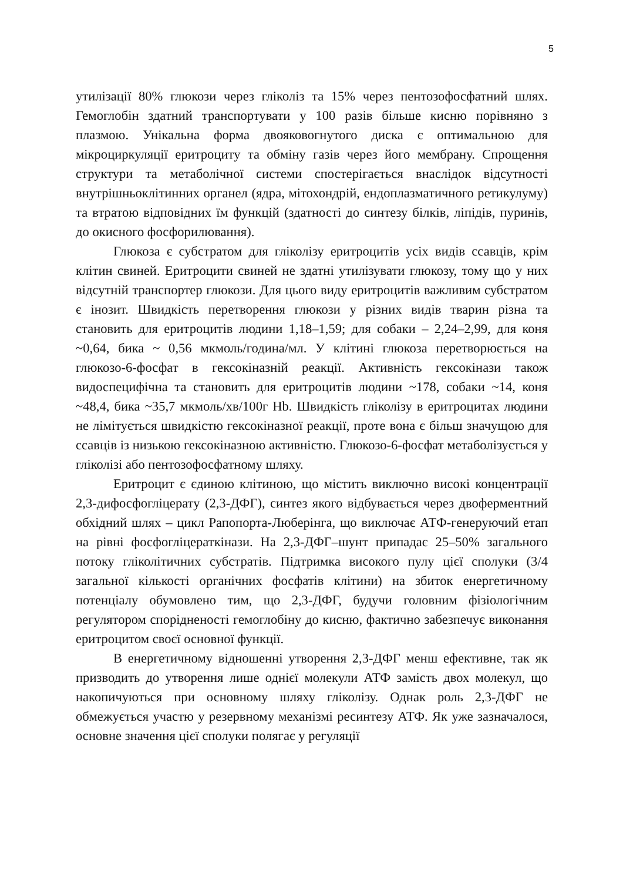5
утилізації 80% глюкози через гліколіз та 15% через пентозофосфатний шлях. Гемоглобін здатний транспортувати у 100 разів більше кисню порівняно з плазмою. Унікальна форма двояковогнутого диска є оптимальною для мікроциркуляції еритроциту та обміну газів через його мембрану. Спрощення структури та метаболічної системи спостерігається внаслідок відсутності внутрішньоклітинних органел (ядра, мітохондрій, ендоплазматичного ретикулуму) та втратою відповідних їм функцій (здатності до синтезу білків, ліпідів, пуринів, до окисного фосфорилювання).
Глюкоза є субстратом для гліколізу еритроцитів усіх видів ссавців, крім клітин свиней. Еритроцити свиней не здатні утилізувати глюкозу, тому що у них відсутній транспортер глюкози. Для цього виду еритроцитів важливим субстратом є інозит. Швидкість перетворення глюкози у різних видів тварин різна та становить для еритроцитів людини 1,18–1,59; для собаки – 2,24–2,99, для коня ~0,64, бика ~ 0,56 мкмоль/година/мл. У клітині глюкоза перетворюється на глюкозо-6-фосфат в гексокіназній реакції. Активність гексокінази також видоспецифічна та становить для еритроцитів людини ~178, собаки ~14, коня ~48,4, бика ~35,7 мкмоль/хв/100г Hb. Швидкість гліколізу в еритроцитах людини не лімітується швидкістю гексокіназної реакції, проте вона є більш значущою для ссавців із низькою гексокіназною активністю. Глюкозо-6-фосфат метаболізується у гліколізі або пентозофосфатному шляху.
Еритроцит є єдиною клітиною, що містить виключно високі концентрації 2,3-дифосфогліцерату (2,3-ДФГ), синтез якого відбувається через двоферментний обхідний шлях – цикл Рапопорта-Люберінга, що виключає АТФ-генеруючий етап на рівні фосфогліцераткінази. На 2,3-ДФГ–шунт припадає 25–50% загального потоку гліколітичних субстратів. Підтримка високого пулу цієї сполуки (3/4 загальної кількості органічних фосфатів клітини) на збиток енергетичному потенціалу обумовлено тим, що 2,3-ДФГ, будучи головним фізіологічним регулятором спорідненості гемоглобіну до кисню, фактично забезпечує виконання еритроцитом своєї основної функції.
В енергетичному відношенні утворення 2,3-ДФГ менш ефективне, так як призводить до утворення лише однієї молекули АТФ замість двох молекул, що накопичуються при основному шляху гліколізу. Однак роль 2,3-ДФГ не обмежується участю у резервному механізмі ресинтезу АТФ. Як уже зазначалося, основне значення цієї сполуки полягає у регуляції